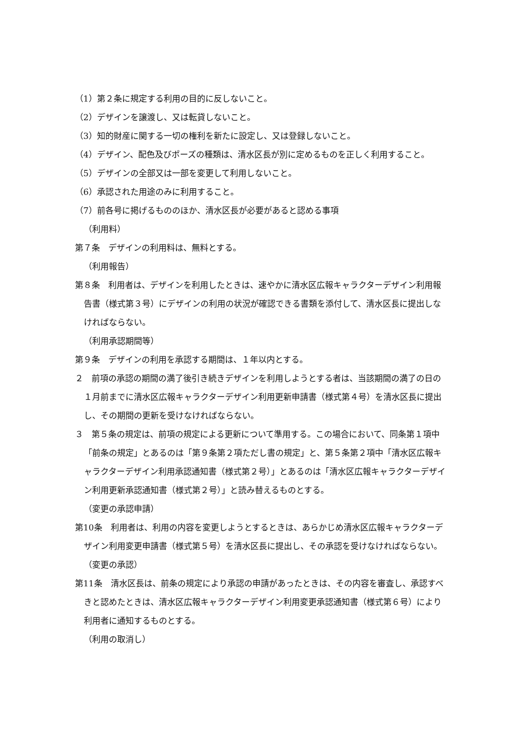（1）第２条に規定する利用の目的に反しないこと。
（2）デザインを譲渡し、又は転貸しないこと。
（3）知的財産に関する一切の権利を新たに設定し、又は登録しないこと。
（4）デザイン、配色及びポーズの種類は、清水区長が別に定めるものを正しく利用すること。
（5）デザインの全部又は一部を変更して利用しないこと。
（6）承認された用途のみに利用すること。
（7）前各号に掲げるもののほか、清水区長が必要があると認める事項
（利用料）
第７条　デザインの利用料は、無料とする。
（利用報告）
第８条　利用者は、デザインを利用したときは、速やかに清水区広報キャラクターデザイン利用報告書（様式第３号）にデザインの利用の状況が確認できる書類を添付して、清水区長に提出しなければならない。
（利用承認期間等）
第９条　デザインの利用を承認する期間は、１年以内とする。
２　前項の承認の期間の満了後引き続きデザインを利用しようとする者は、当該期間の満了の日の１月前までに清水区広報キャラクターデザイン利用更新申請書（様式第４号）を清水区長に提出し、その期間の更新を受けなければならない。
３　第５条の規定は、前項の規定による更新について準用する。この場合において、同条第１項中「前条の規定」とあるのは「第９条第２項ただし書の規定」と、第５条第２項中「清水区広報キャラクターデザイン利用承認通知書（様式第２号）」とあるのは「清水区広報キャラクターデザイン利用更新承認通知書（様式第２号）」と読み替えるものとする。
（変更の承認申請）
第10条　利用者は、利用の内容を変更しようとするときは、あらかじめ清水区広報キャラクターデザイン利用変更申請書（様式第５号）を清水区長に提出し、その承認を受けなければならない。
（変更の承認）
第11条　清水区長は、前条の規定により承認の申請があったときは、その内容を審査し、承認すべきと認めたときは、清水区広報キャラクターデザイン利用変更承認通知書（様式第６号）により利用者に通知するものとする。
（利用の取消し）